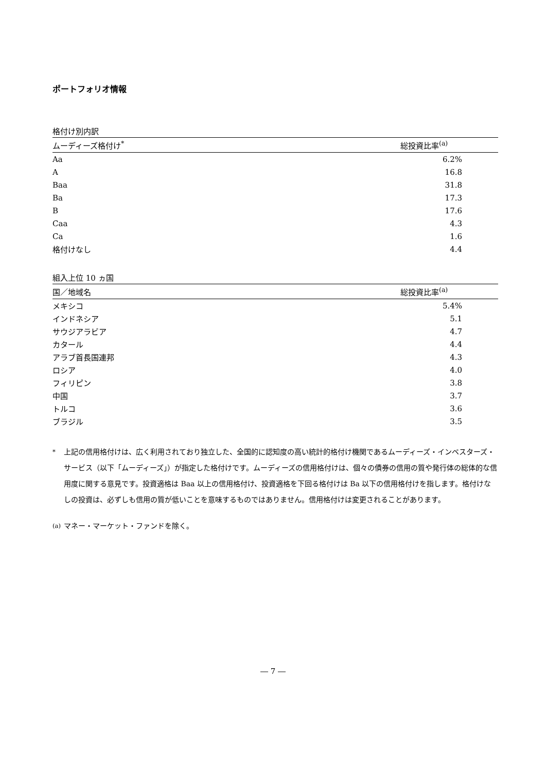ポートフォリオ情報
格付け別内訳
| ムーディーズ格付け<sup>*</sup> | 総投資比率<sup>(a)</sup> |
| --- | --- |
| Aa | 6.2% |
| A | 16.8 |
| Baa | 31.8 |
| Ba | 17.3 |
| B | 17.6 |
| Caa | 4.3 |
| Ca | 1.6 |
| 格付けなし | 4.4 |
組入上位 10 ヵ国
| 国／地域名 | 総投資比率<sup>(a)</sup> |
| --- | --- |
| メキシコ | 5.4% |
| インドネシア | 5.1 |
| サウジアラビア | 4.7 |
| カタール | 4.4 |
| アラブ首長国連邦 | 4.3 |
| ロシア | 4.0 |
| フィリピン | 3.8 |
| 中国 | 3.7 |
| トルコ | 3.6 |
| ブラジル | 3.5 |
<sup>*</sup> 上記の信用格付けは、広く利用されており独立した、全国的に認知度の高い統計的格付け機関であるムーディーズ・インベスターズ・サービス（以下「ムーディーズ」）が指定した格付けです。ムーディーズの信用格付けは、個々の債券の信用の質や発行体の総体的な信用度に関する意見です。投資適格は Baa 以上の信用格付け、投資適格を下回る格付けは Ba 以下の信用格付けを指します。格付けなしの投資は、必ずしも信用の質が低いことを意味するものではありません。信用格付けは変更されることがあります。
<sup>(a)</sup> マネー・マーケット・ファンドを除く。
― 7 ―